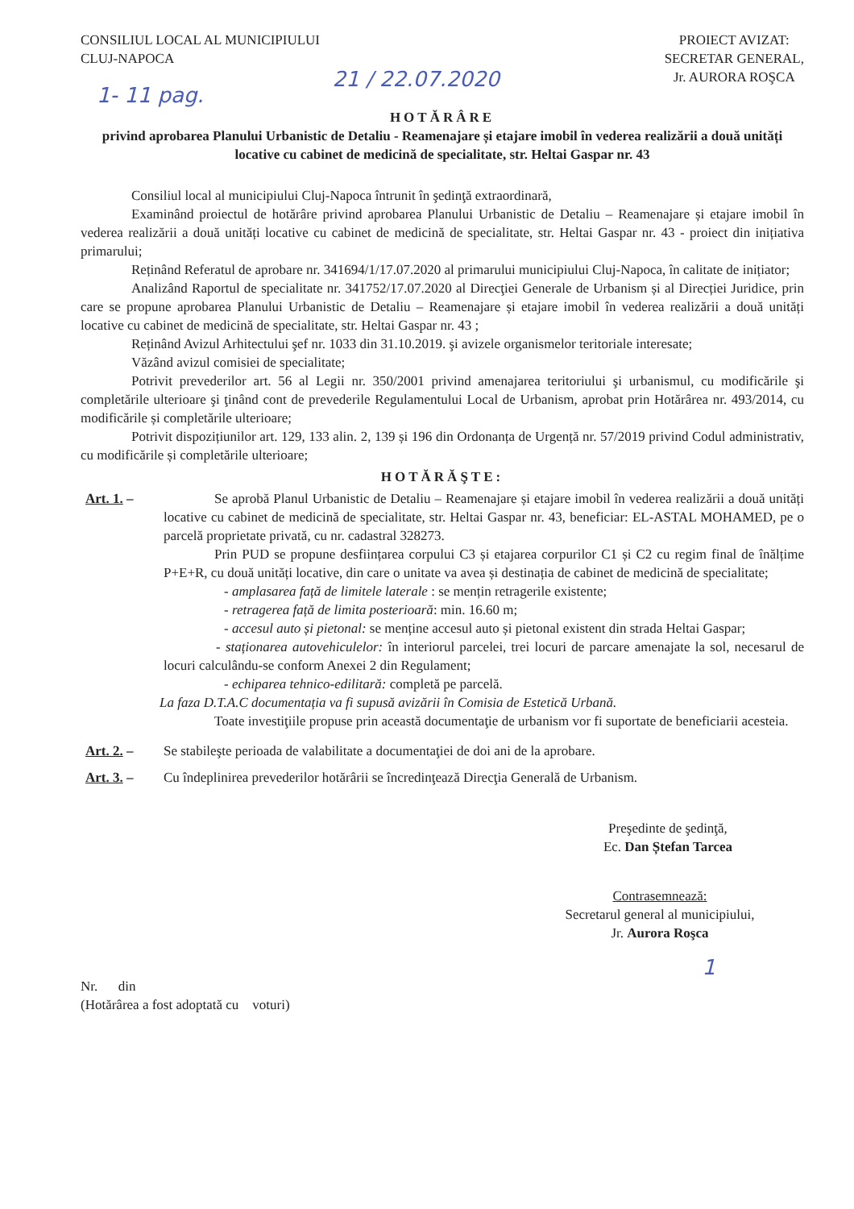CONSILIUL LOCAL AL MUNICIPIULUI
CLUJ-NAPOCA
PROIECT AVIZAT:
SECRETAR GENERAL,
Jr. AURORA ROŞCA
1- 11 pag. 21 / 22.07.2020
HOTĂRÂRE
privind aprobarea Planului Urbanistic de Detaliu - Reamenajare și etajare imobil în vederea realizării a două unități locative cu cabinet de medicină de specialitate, str. Heltai Gaspar nr. 43
Consiliul local al municipiului Cluj-Napoca întrunit în şedinţă extraordinară,
Examinând proiectul de hotărâre privind aprobarea Planului Urbanistic de Detaliu – Reamenajare și etajare imobil în vederea realizării a două unități locative cu cabinet de medicină de specialitate, str. Heltai Gaspar nr. 43 - proiect din inițiativa primarului;
Reținând Referatul de aprobare nr. 341694/1/17.07.2020 al primarului municipiului Cluj-Napoca, în calitate de inițiator;
Analizând Raportul de specialitate nr. 341752/17.07.2020 al Direcţiei Generale de Urbanism și al Direcției Juridice, prin care se propune aprobarea Planului Urbanistic de Detaliu – Reamenajare și etajare imobil în vederea realizării a două unități locative cu cabinet de medicină de specialitate, str. Heltai Gaspar nr. 43 ;
Reținând Avizul Arhitectului şef nr. 1033 din 31.10.2019. şi avizele organismelor teritoriale interesate;
Văzând avizul comisiei de specialitate;
Potrivit prevederilor art. 56 al Legii nr. 350/2001 privind amenajarea teritoriului şi urbanismul, cu modificările şi completările ulterioare şi ţinând cont de prevederile Regulamentului Local de Urbanism, aprobat prin Hotărârea nr. 493/2014, cu modificările și completările ulterioare;
Potrivit dispozițiunilor art. 129, 133 alin. 2, 139 și 196 din Ordonanța de Urgență nr. 57/2019 privind Codul administrativ, cu modificările și completările ulterioare;
HOTĂRĂŞTE:
Art. 1. – Se aprobă Planul Urbanistic de Detaliu – Reamenajare și etajare imobil în vederea realizării a două unități locative cu cabinet de medicină de specialitate, str. Heltai Gaspar nr. 43, beneficiar: EL-ASTAL MOHAMED, pe o parcelă proprietate privată, cu nr. cadastral 328273.
Prin PUD se propune desființarea corpului C3 și etajarea corpurilor C1 și C2 cu regim final de înălțime P+E+R, cu două unități locative, din care o unitate va avea și destinația de cabinet de medicină de specialitate;
- amplasarea față de limitele laterale : se mențin retragerile existente;
- retragerea față de limita posterioară: min. 16.60 m;
- accesul auto și pietonal: se menține accesul auto și pietonal existent din strada Heltai Gaspar;
- staționarea autovehiculelor: în interiorul parcelei, trei locuri de parcare amenajate la sol, necesarul de locuri calculându-se conform Anexei 2 din Regulament;
- echiparea tehnico-edilitară: completă pe parcelă.
La faza D.T.A.C documentația va fi supusă avizării în Comisia de Estetică Urbană.
Toate investiţiile propuse prin această documentaţie de urbanism vor fi suportate de beneficiarii acesteia.
Art. 2. – Se stabileşte perioada de valabilitate a documentaţiei de doi ani de la aprobare.
Art. 3. – Cu îndeplinirea prevederilor hotărârii se încredinţează Direcţia Generală de Urbanism.
Preşedinte de şedinţă,
Ec. Dan Ștefan Tarcea
Contrasemnează:
Secretarul general al municipiului,
Jr. Aurora Roşca
1
Nr. din
(Hotărârea a fost adoptată cu voturi)